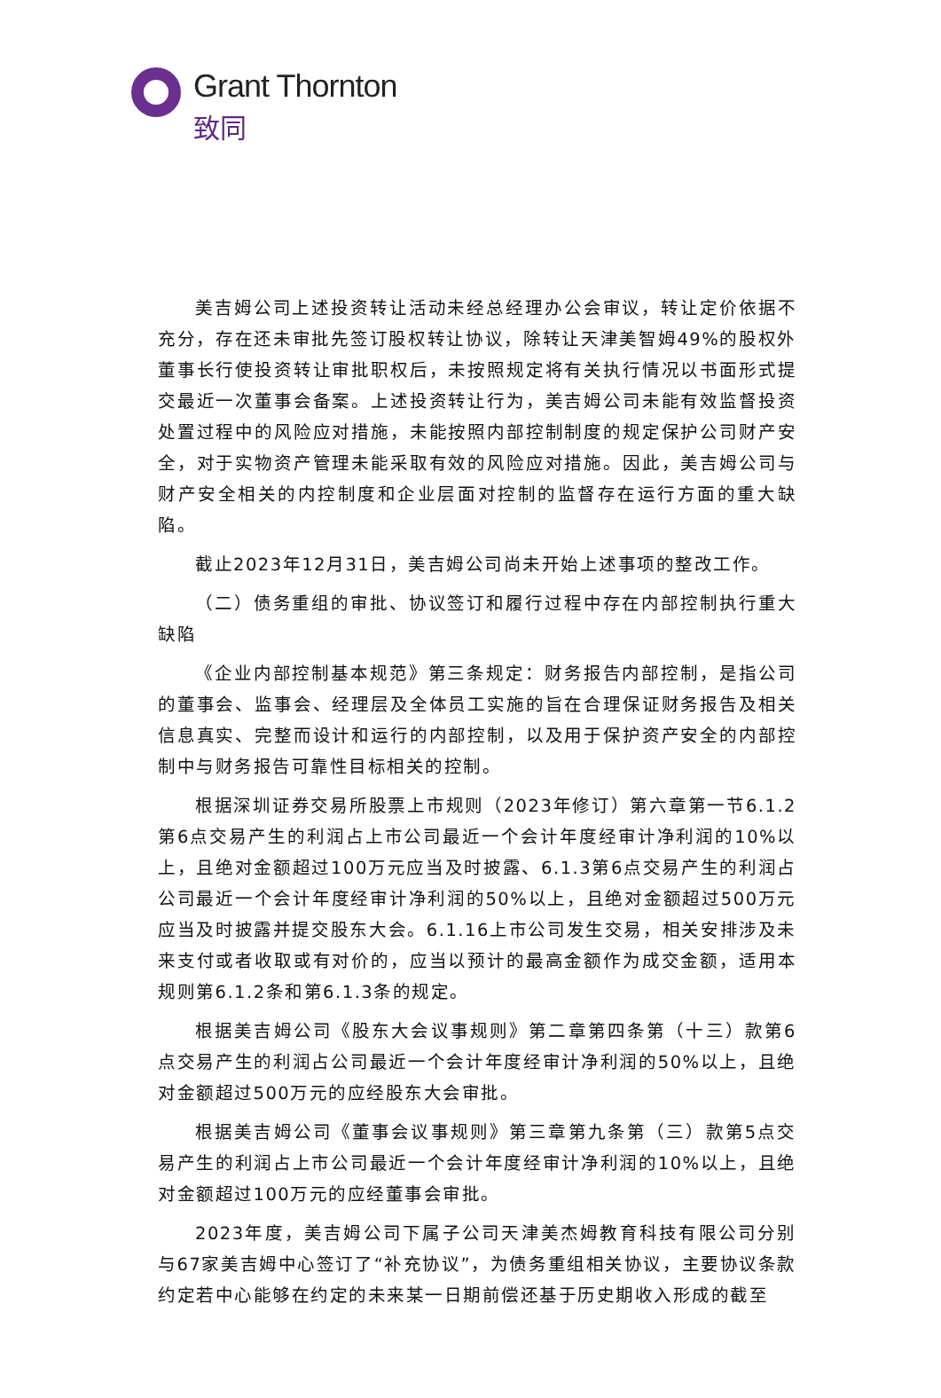Grant Thornton
致同
美吉姆公司上述投资转让活动未经总经理办公会审议，转让定价依据不充分，存在还未审批先签订股权转让协议，除转让天津美智姆49%的股权外董事长行使投资转让审批职权后，未按照规定将有关执行情况以书面形式提交最近一次董事会备案。上述投资转让行为，美吉姆公司未能有效监督投资处置过程中的风险应对措施，未能按照内部控制制度的规定保护公司财产安全，对于实物资产管理未能采取有效的风险应对措施。因此，美吉姆公司与财产安全相关的内控制度和企业层面对控制的监督存在运行方面的重大缺陷。
截止2023年12月31日，美吉姆公司尚未开始上述事项的整改工作。
（二）债务重组的审批、协议签订和履行过程中存在内部控制执行重大缺陷
《企业内部控制基本规范》第三条规定：财务报告内部控制，是指公司的董事会、监事会、经理层及全体员工实施的旨在合理保证财务报告及相关信息真实、完整而设计和运行的内部控制，以及用于保护资产安全的内部控制中与财务报告可靠性目标相关的控制。
根据深圳证券交易所股票上市规则（2023年修订）第六章第一节6.1.2第6点交易产生的利润占上市公司最近一个会计年度经审计净利润的10%以上，且绝对金额超过100万元应当及时披露、6.1.3第6点交易产生的利润占公司最近一个会计年度经审计净利润的50%以上，且绝对金额超过500万元应当及时披露并提交股东大会。6.1.16上市公司发生交易，相关安排涉及未来支付或者收取或有对价的，应当以预计的最高金额作为成交金额，适用本规则第6.1.2条和第6.1.3条的规定。
根据美吉姆公司《股东大会议事规则》第二章第四条第（十三）款第6点交易产生的利润占公司最近一个会计年度经审计净利润的50%以上，且绝对金额超过500万元的应经股东大会审批。
根据美吉姆公司《董事会议事规则》第三章第九条第（三）款第5点交易产生的利润占上市公司最近一个会计年度经审计净利润的10%以上，且绝对金额超过100万元的应经董事会审批。
2023年度，美吉姆公司下属子公司天津美杰姆教育科技有限公司分别与67家美吉姆中心签订了“补充协议”，为债务重组相关协议，主要协议条款约定若中心能够在约定的未来某一日期前偿还基于历史期收入形成的截至